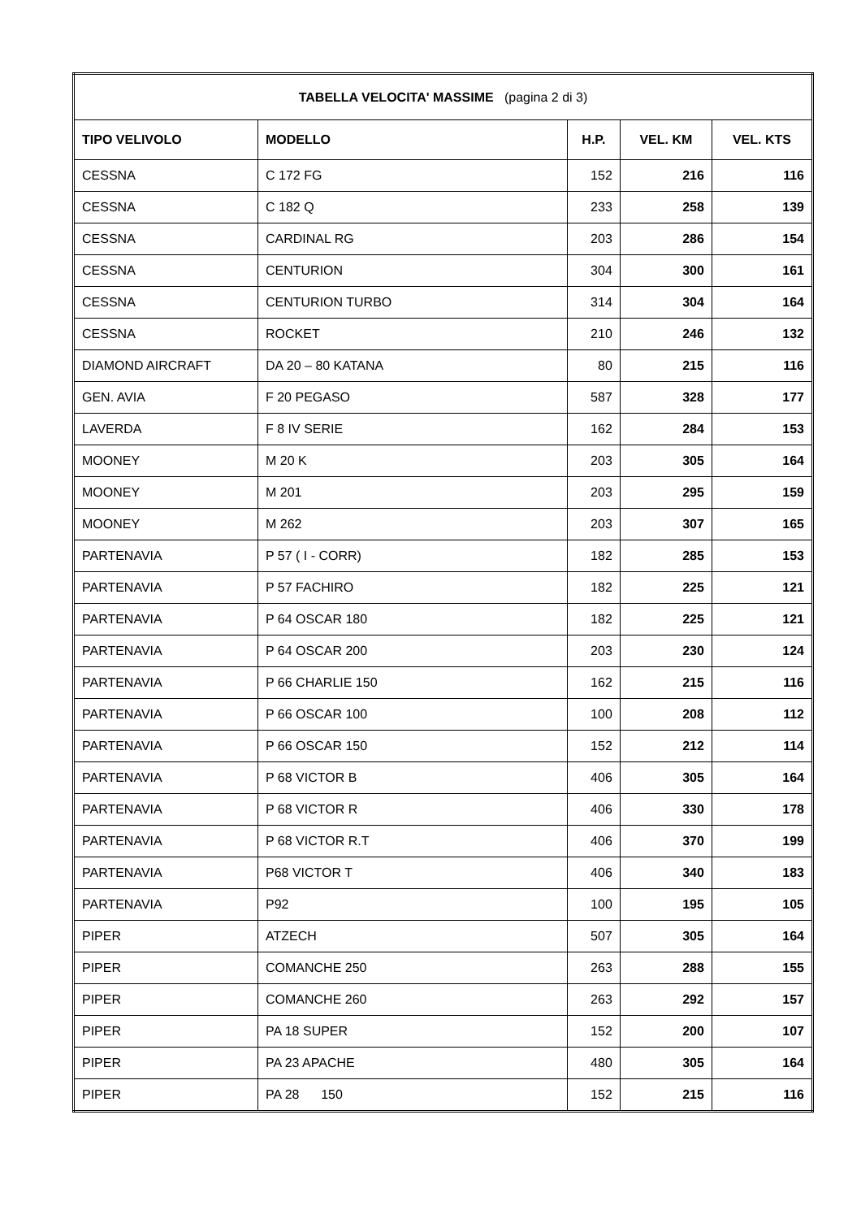| TABELLA VELOCITA' MASSIME (pagina 2 di 3) | | | | |
| --- | --- | --- | --- | --- |
| TIPO VELIVOLO | MODELLO | H.P. | VEL. KM | VEL. KTS |
| CESSNA | C 172 FG | 152 | 216 | 116 |
| CESSNA | C 182 Q | 233 | 258 | 139 |
| CESSNA | CARDINAL RG | 203 | 286 | 154 |
| CESSNA | CENTURION | 304 | 300 | 161 |
| CESSNA | CENTURION TURBO | 314 | 304 | 164 |
| CESSNA | ROCKET | 210 | 246 | 132 |
| DIAMOND AIRCRAFT | DA 20 – 80 KATANA | 80 | 215 | 116 |
| GEN. AVIA | F 20 PEGASO | 587 | 328 | 177 |
| LAVERDA | F 8 IV SERIE | 162 | 284 | 153 |
| MOONEY | M 20 K | 203 | 305 | 164 |
| MOONEY | M 201 | 203 | 295 | 159 |
| MOONEY | M 262 | 203 | 307 | 165 |
| PARTENAVIA | P 57 ( I - CORR) | 182 | 285 | 153 |
| PARTENAVIA | P 57 FACHIRO | 182 | 225 | 121 |
| PARTENAVIA | P 64 OSCAR 180 | 182 | 225 | 121 |
| PARTENAVIA | P 64 OSCAR 200 | 203 | 230 | 124 |
| PARTENAVIA | P 66 CHARLIE 150 | 162 | 215 | 116 |
| PARTENAVIA | P 66 OSCAR 100 | 100 | 208 | 112 |
| PARTENAVIA | P 66 OSCAR 150 | 152 | 212 | 114 |
| PARTENAVIA | P 68 VICTOR B | 406 | 305 | 164 |
| PARTENAVIA | P 68 VICTOR R | 406 | 330 | 178 |
| PARTENAVIA | P 68 VICTOR R.T | 406 | 370 | 199 |
| PARTENAVIA | P68 VICTOR T | 406 | 340 | 183 |
| PARTENAVIA | P92 | 100 | 195 | 105 |
| PIPER | ATZECH | 507 | 305 | 164 |
| PIPER | COMANCHE 250 | 263 | 288 | 155 |
| PIPER | COMANCHE 260 | 263 | 292 | 157 |
| PIPER | PA 18 SUPER | 152 | 200 | 107 |
| PIPER | PA 23 APACHE | 480 | 305 | 164 |
| PIPER | PA 28 150 | 152 | 215 | 116 |